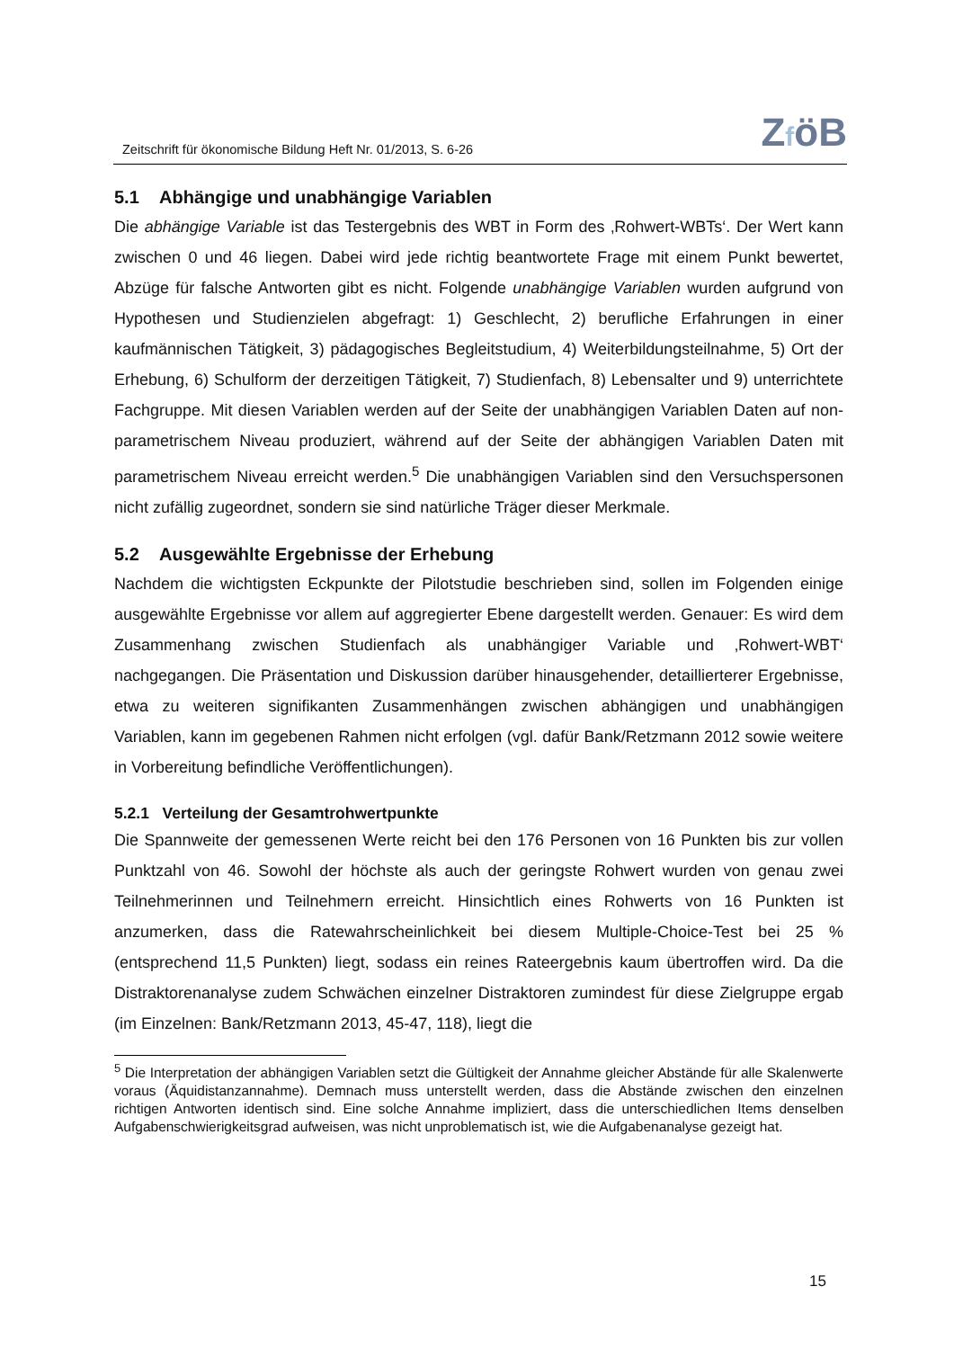Zeitschrift für ökonomische Bildung Heft Nr. 01/2013, S. 6-26
ZföB
5.1 Abhängige und unabhängige Variablen
Die abhängige Variable ist das Testergebnis des WBT in Form des ‚Rohwert-WBTs‘. Der Wert kann zwischen 0 und 46 liegen. Dabei wird jede richtig beantwortete Frage mit einem Punkt bewertet, Abzüge für falsche Antworten gibt es nicht. Folgende unabhängige Variablen wurden aufgrund von Hypothesen und Studienzielen abgefragt: 1) Geschlecht, 2) berufliche Erfahrungen in einer kaufmännischen Tätigkeit, 3) pädagogisches Begleitstudium, 4) Weiterbildungsteilnahme, 5) Ort der Erhebung, 6) Schulform der derzeitigen Tätigkeit, 7) Studienfach, 8) Lebensalter und 9) unterrichtete Fachgruppe. Mit diesen Variablen werden auf der Seite der unabhängigen Variablen Daten auf non-parametrischem Niveau produziert, während auf der Seite der abhängigen Variablen Daten mit parametrischem Niveau erreicht werden.<sup>5</sup> Die unabhängigen Variablen sind den Versuchspersonen nicht zufällig zugeordnet, sondern sie sind natürliche Träger dieser Merkmale.
5.2 Ausgewählte Ergebnisse der Erhebung
Nachdem die wichtigsten Eckpunkte der Pilotstudie beschrieben sind, sollen im Folgenden einige ausgewählte Ergebnisse vor allem auf aggregierter Ebene dargestellt werden. Genauer: Es wird dem Zusammenhang zwischen Studienfach als unabhängiger Variable und ‚Rohwert-WBT‘ nachgegangen. Die Präsentation und Diskussion darüber hinausgehender, detaillierterer Ergebnisse, etwa zu weiteren signifikanten Zusammenhängen zwischen abhängigen und unabhängigen Variablen, kann im gegebenen Rahmen nicht erfolgen (vgl. dafür Bank/Retzmann 2012 sowie weitere in Vorbereitung befindliche Veröffentlichungen).
5.2.1 Verteilung der Gesamtrohwertpunkte
Die Spannweite der gemessenen Werte reicht bei den 176 Personen von 16 Punkten bis zur vollen Punktzahl von 46. Sowohl der höchste als auch der geringste Rohwert wurden von genau zwei Teilnehmerinnen und Teilnehmern erreicht. Hinsichtlich eines Rohwerts von 16 Punkten ist anzumerken, dass die Ratewahrscheinlichkeit bei diesem Multiple-Choice-Test bei 25 % (entsprechend 11,5 Punkten) liegt, sodass ein reines Rateergebnis kaum übertroffen wird. Da die Distraktorenanalyse zudem Schwächen einzelner Distraktoren zumindest für diese Zielgruppe ergab (im Einzelnen: Bank/Retzmann 2013, 45-47, 118), liegt die
<sup>5</sup> Die Interpretation der abhängigen Variablen setzt die Gültigkeit der Annahme gleicher Abstände für alle Skalenwerte voraus (Äquidistanzannahme). Demnach muss unterstellt werden, dass die Abstände zwischen den einzelnen richtigen Antworten identisch sind. Eine solche Annahme impliziert, dass die unterschiedlichen Items denselben Aufgabenschwierigkeitsgrad aufweisen, was nicht unproblematisch ist, wie die Aufgabenanalyse gezeigt hat.
15